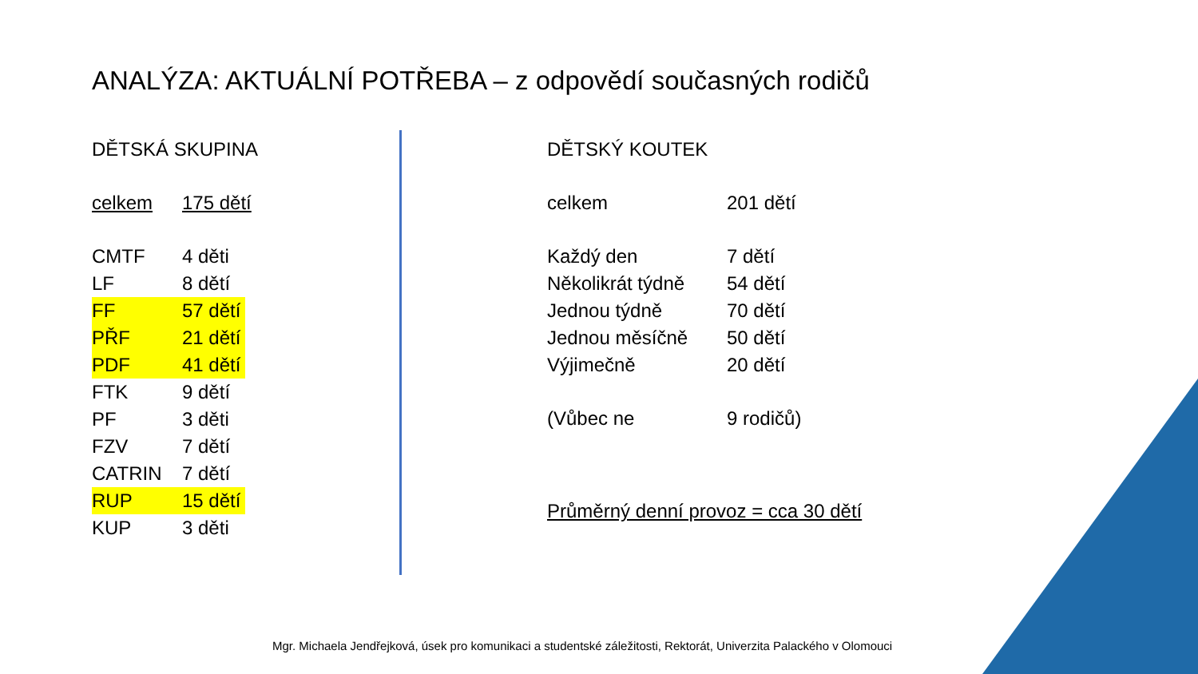ANALÝZA: AKTUÁLNÍ POTŘEBA – z odpovědí současných rodičů
DĚTSKÁ SKUPINA
celkem 175 dětí
CMTF 4 děti
LF 8 dětí
FF 57 dětí
PŘF 21 dětí
PDF 41 dětí
FTK 9 dětí
PF 3 děti
FZV 7 dětí
CATRIN 7 dětí
RUP 15 dětí
KUP 3 děti
DĚTSKÝ KOUTEK
celkem 201 dětí
Každý den 7 dětí
Několikrát týdně 54 dětí
Jednou týdně 70 dětí
Jednou měsíčně 50 dětí
Výjimečně 20 dětí
(Vůbec ne 9 rodičů)
Průměrný denní provoz = cca 30 dětí
Mgr. Michaela Jendřejková, úsek pro komunikaci a studentské záležitosti, Rektorát, Univerzita Palackého v Olomouci